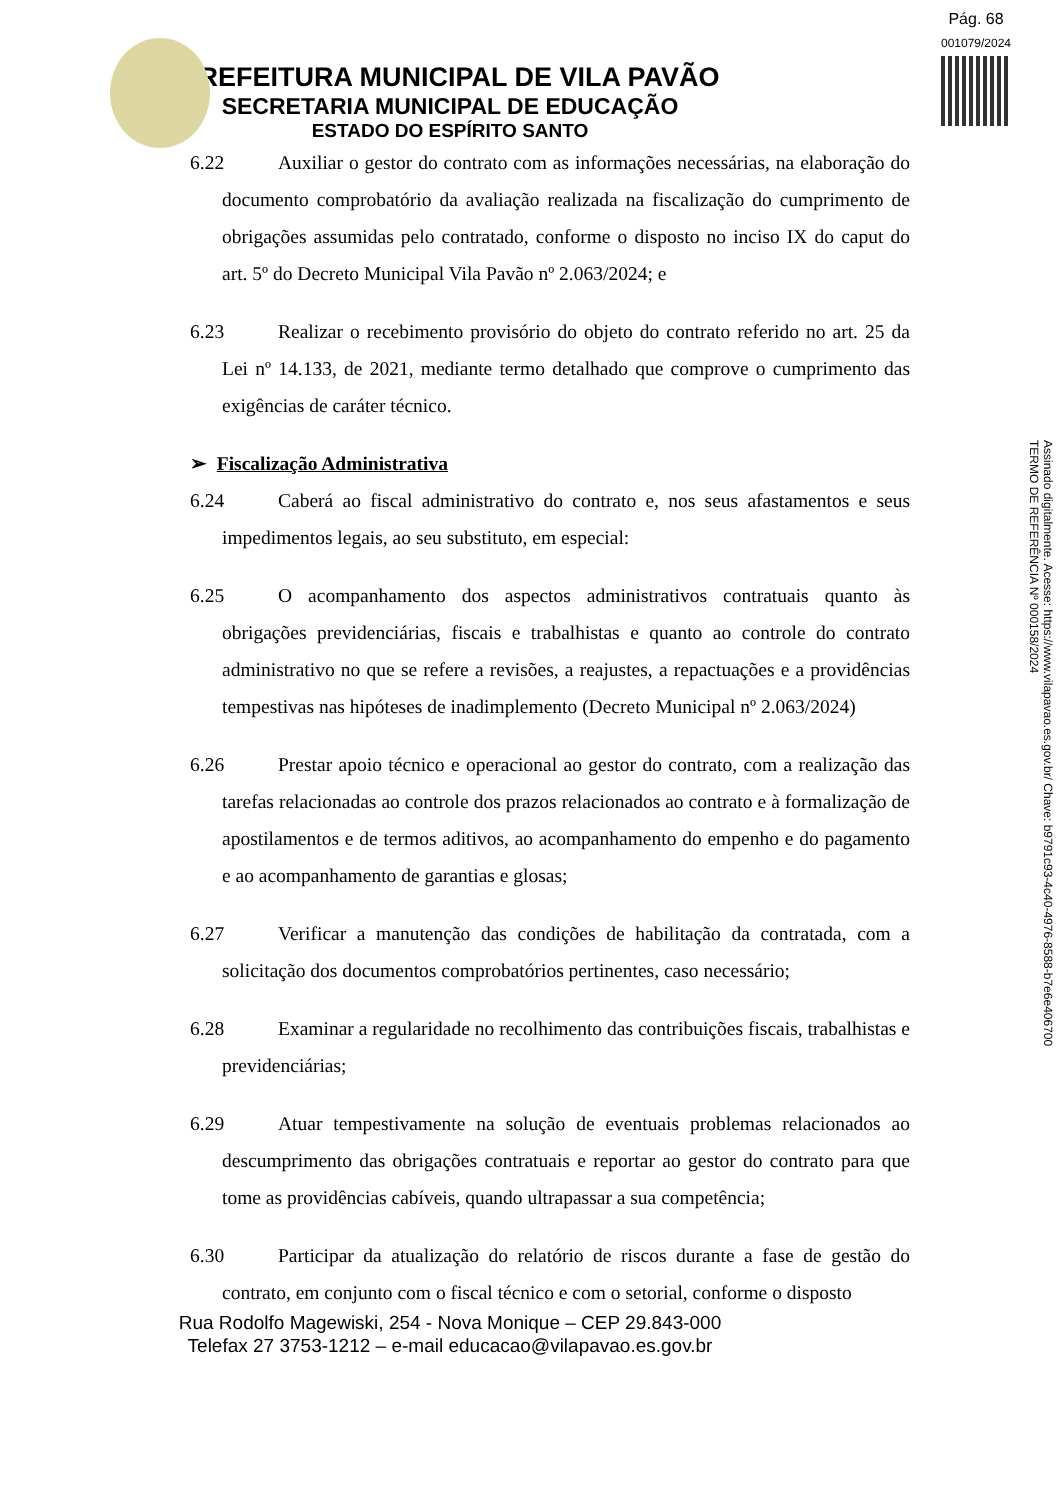Pág. 68
001079/2024
PREFEITURA MUNICIPAL DE VILA PAVÃO
SECRETARIA MUNICIPAL DE EDUCAÇÃO
ESTADO DO ESPÍRITO SANTO
Assinado digitalmente. Acesse: https://www.vilapavao.es.gov.br/ Chave: b9791c93-4c40-4976-8588-b7e6e406700
TERMO DE REFERÊNCIA Nº 000158/2024
6.22 Auxiliar o gestor do contrato com as informações necessárias, na elaboração do documento comprobatório da avaliação realizada na fiscalização do cumprimento de obrigações assumidas pelo contratado, conforme o disposto no inciso IX do caput do art. 5º do Decreto Municipal Vila Pavão nº 2.063/2024; e
6.23 Realizar o recebimento provisório do objeto do contrato referido no art. 25 da Lei nº 14.133, de 2021, mediante termo detalhado que comprove o cumprimento das exigências de caráter técnico.
➢ Fiscalização Administrativa
6.24 Caberá ao fiscal administrativo do contrato e, nos seus afastamentos e seus impedimentos legais, ao seu substituto, em especial:
6.25 O acompanhamento dos aspectos administrativos contratuais quanto às obrigações previdenciárias, fiscais e trabalhistas e quanto ao controle do contrato administrativo no que se refere a revisões, a reajustes, a repactuações e a providências tempestivas nas hipóteses de inadimplemento (Decreto Municipal nº 2.063/2024)
6.26 Prestar apoio técnico e operacional ao gestor do contrato, com a realização das tarefas relacionadas ao controle dos prazos relacionados ao contrato e à formalização de apostilamentos e de termos aditivos, ao acompanhamento do empenho e do pagamento e ao acompanhamento de garantias e glosas;
6.27 Verificar a manutenção das condições de habilitação da contratada, com a solicitação dos documentos comprobatórios pertinentes, caso necessário;
6.28 Examinar a regularidade no recolhimento das contribuições fiscais, trabalhistas e previdenciárias;
6.29 Atuar tempestivamente na solução de eventuais problemas relacionados ao descumprimento das obrigações contratuais e reportar ao gestor do contrato para que tome as providências cabíveis, quando ultrapassar a sua competência;
6.30 Participar da atualização do relatório de riscos durante a fase de gestão do contrato, em conjunto com o fiscal técnico e com o setorial, conforme o disposto
Rua Rodolfo Magewiski, 254 - Nova Monique – CEP 29.843-000
Telefax 27 3753-1212 – e-mail educacao@vilapavao.es.gov.br